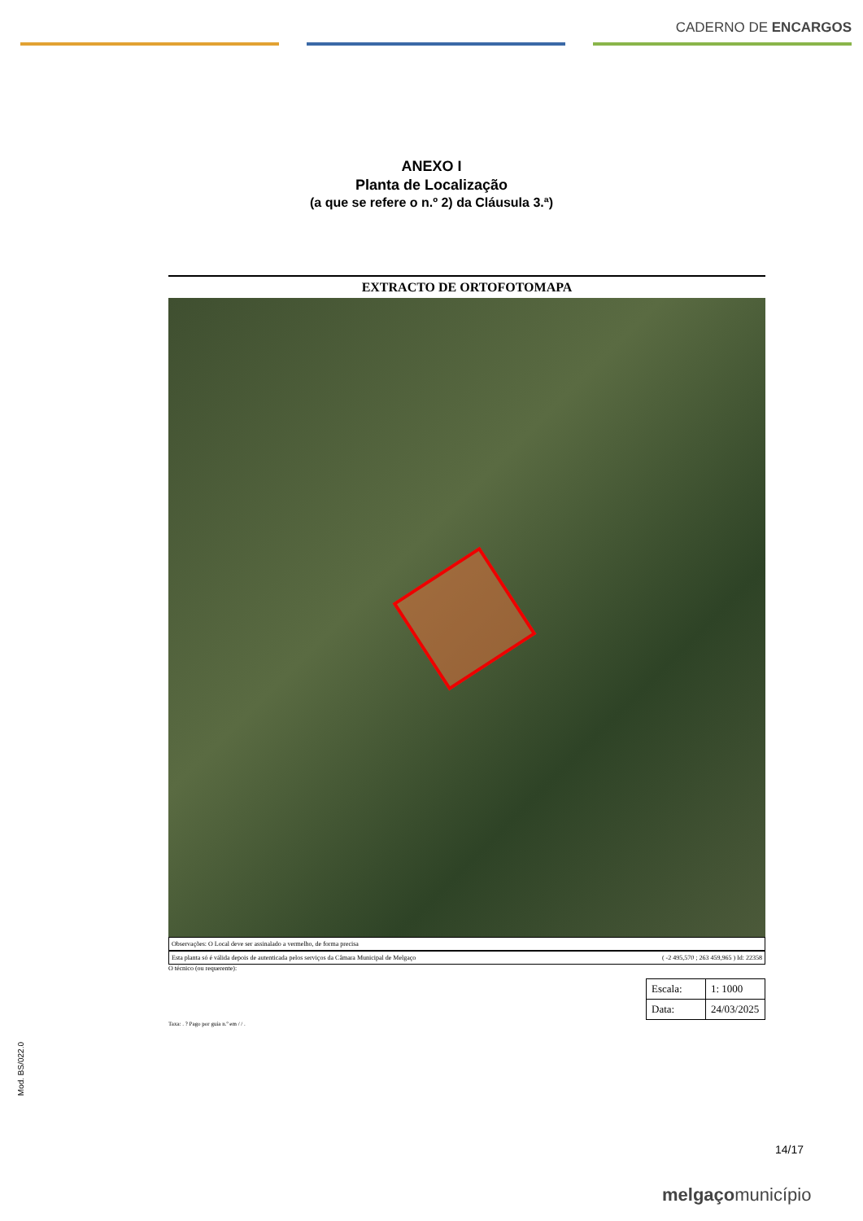CADERNO DE ENCARGOS
ANEXO I
Planta de Localização
(a que se refere o n.º 2) da Cláusula 3.ª)
EXTRACTO DE ORTOFOTOMAPA
Observações: O Local deve ser assinalado a vermelho, de forma precisa
Esta planta só é válida depois de autenticada pelos serviços da Câmara Municipal de Melgaço ( -2 495,570 ; 263 459,965 ) Id: 22358
O técnico (ou requerente):
| Escala: | 1: 1000 |
| Data: | 24/03/2025 |
Taxa: . ? Pago por guia n.º em / / .
Mod. BS/022.0
14/17
melgaçomunicípio